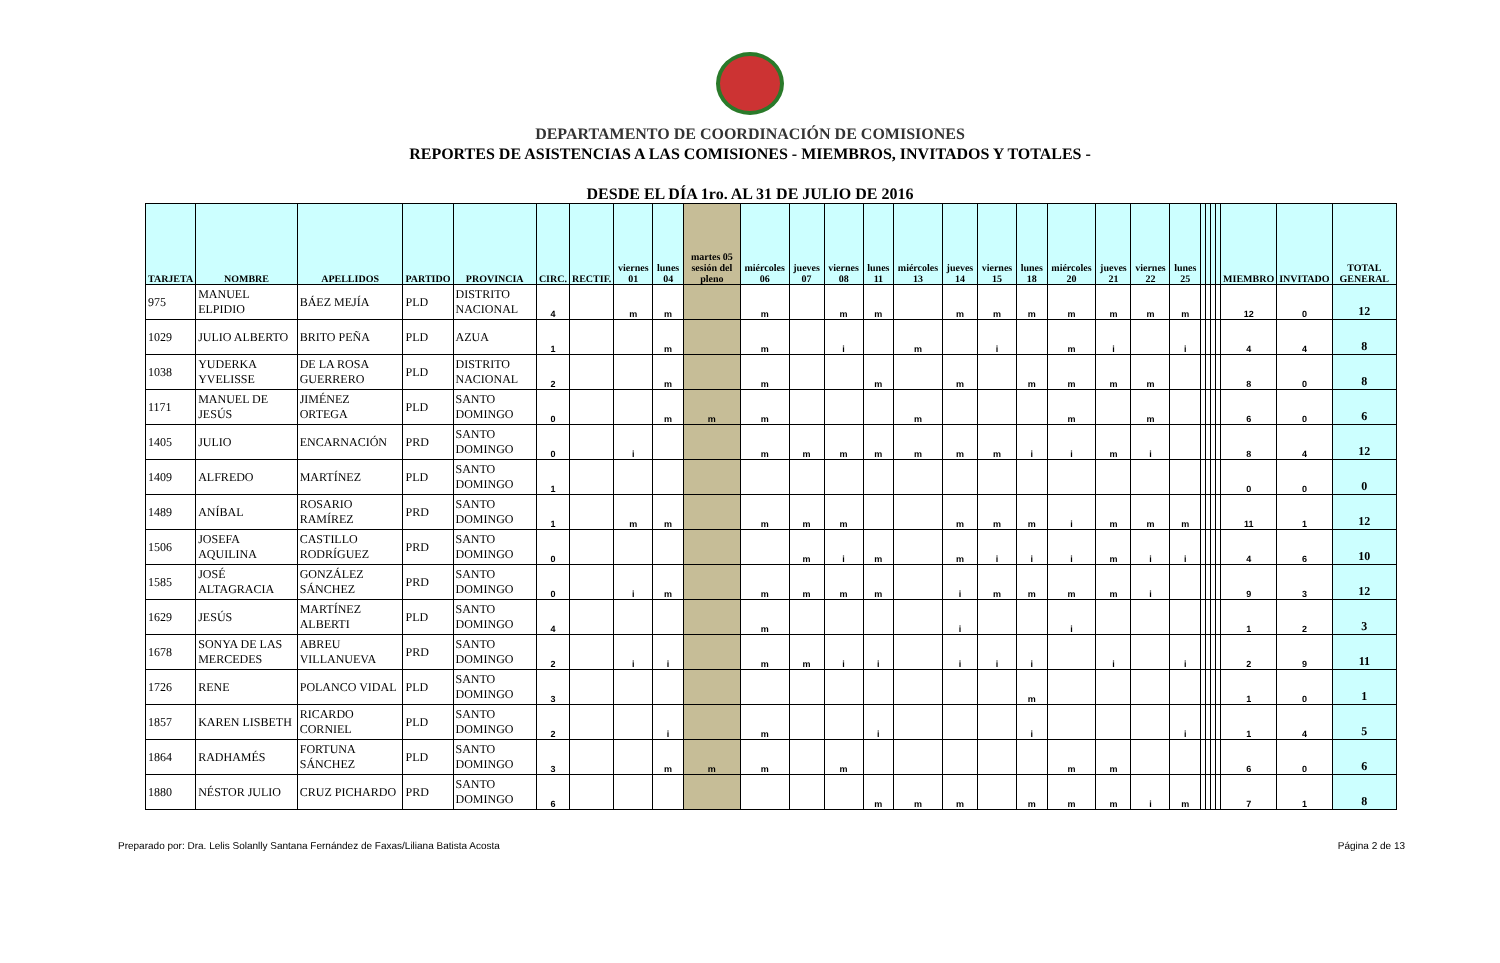DEPARTAMENTO DE COORDINACIÓN DE COMISIONES
REPORTES DE ASISTENCIAS A LAS COMISIONES - MIEMBROS, INVITADOS Y TOTALES -
DESDE EL DÍA 1ro. AL 31 DE JULIO DE 2016
| TARJETA | NOMBRE | APELLIDOS | PARTIDO | PROVINCIA | CIRC. | RECTIF. | viernes 01 | lunes 04 | martes 05 sesión del pleno | miércoles 06 | jueves 07 | viernes 08 | lunes 11 | miércoles 13 | jueves 14 | viernes 15 | lunes 18 | miércoles 20 | jueves 21 | viernes 22 | lunes 25 | | | | | MIEMBRO | INVITADO | TOTAL GENERAL |
| --- | --- | --- | --- | --- | --- | --- | --- | --- | --- | --- | --- | --- | --- | --- | --- | --- | --- | --- | --- | --- | --- | --- | --- | --- | --- | --- | --- | --- |
| 975 | MANUEL ELPIDIO | BÁEZ MEJÍA | PLD | DISTRITO NACIONAL | 4 | | m | m | | m | | m | m | | m | m | m | m | m | m | m | | | | | 12 | 0 | 12 |
| 1029 | JULIO ALBERTO | BRITO PEÑA | PLD | AZUA | 1 | | | m | | m | | i | | m | | i | | m | i | | i | | | | | 4 | 4 | 8 |
| 1038 | YUDERKA YVELISSE | DE LA ROSA GUERRERO | PLD | DISTRITO NACIONAL | 2 | | | m | | m | | | m | | m | | m | m | m | m | | | | | | 8 | 0 | 8 |
| 1171 | MANUEL DE JESÚS | JIMÉNEZ ORTEGA | PLD | SANTO DOMINGO | 0 | | | m | m | m | | | | m | | | | m | | m | | | | | | 6 | 0 | 6 |
| 1405 | JULIO | ENCARNACIÓN | PRD | SANTO DOMINGO | 0 | | i | | | m | m | m | m | m | m | m | i | i | m | i | | | | | | 8 | 4 | 12 |
| 1409 | ALFREDO | MARTÍNEZ | PLD | SANTO DOMINGO | 1 | | | | | | | | | | | | | | | | | | | | | 0 | 0 | 0 |
| 1489 | ANÍBAL | ROSARIO RAMÍREZ | PRD | SANTO DOMINGO | 1 | | m | m | | m | m | m | | | m | m | m | i | m | m | m | | | | | 11 | 1 | 12 |
| 1506 | JOSEFA AQUILINA | CASTILLO RODRÍGUEZ | PRD | SANTO DOMINGO | 0 | | | | | | m | i | m | | m | i | i | i | m | i | i | | | | | 4 | 6 | 10 |
| 1585 | JOSÉ ALTAGRACIA | GONZÁLEZ SÁNCHEZ | PRD | SANTO DOMINGO | 0 | | i | m | | m | m | m | m | | i | m | m | m | m | i | | | | | | 9 | 3 | 12 |
| 1629 | JESÚS | MARTÍNEZ ALBERTI | PLD | SANTO DOMINGO | 4 | | | | | m | | | | | i | | | i | | | | | | | | 1 | 2 | 3 |
| 1678 | SONYA DE LAS MERCEDES | ABREU VILLANUEVA | PRD | SANTO DOMINGO | 2 | | i | i | | m | m | i | i | | i | i | i | | i | | i | | | | | 2 | 9 | 11 |
| 1726 | RENE | POLANCO VIDAL | PLD | SANTO DOMINGO | 3 | | | | | | | | | | | | m | | | | | | | | | 1 | 0 | 1 |
| 1857 | KAREN LISBETH | RICARDO CORNIEL | PLD | SANTO DOMINGO | 2 | | | i | | m | | | i | | | | i | | | | i | | | | | 1 | 4 | 5 |
| 1864 | RADHAMÉS | FORTUNA SÁNCHEZ | PLD | SANTO DOMINGO | 3 | | | m | m | m | | m | | | | | | m | m | | | | | | | 6 | 0 | 6 |
| 1880 | NÉSTOR JULIO | CRUZ PICHARDO | PRD | SANTO DOMINGO | 6 | | | | | | | | m | m | m | | m | m | m | i | m | | | | | 7 | 1 | 8 |
Preparado por: Dra. Lelis Solanlly Santana Fernández de Faxas/Liliana Batista Acosta Página 2 de 13